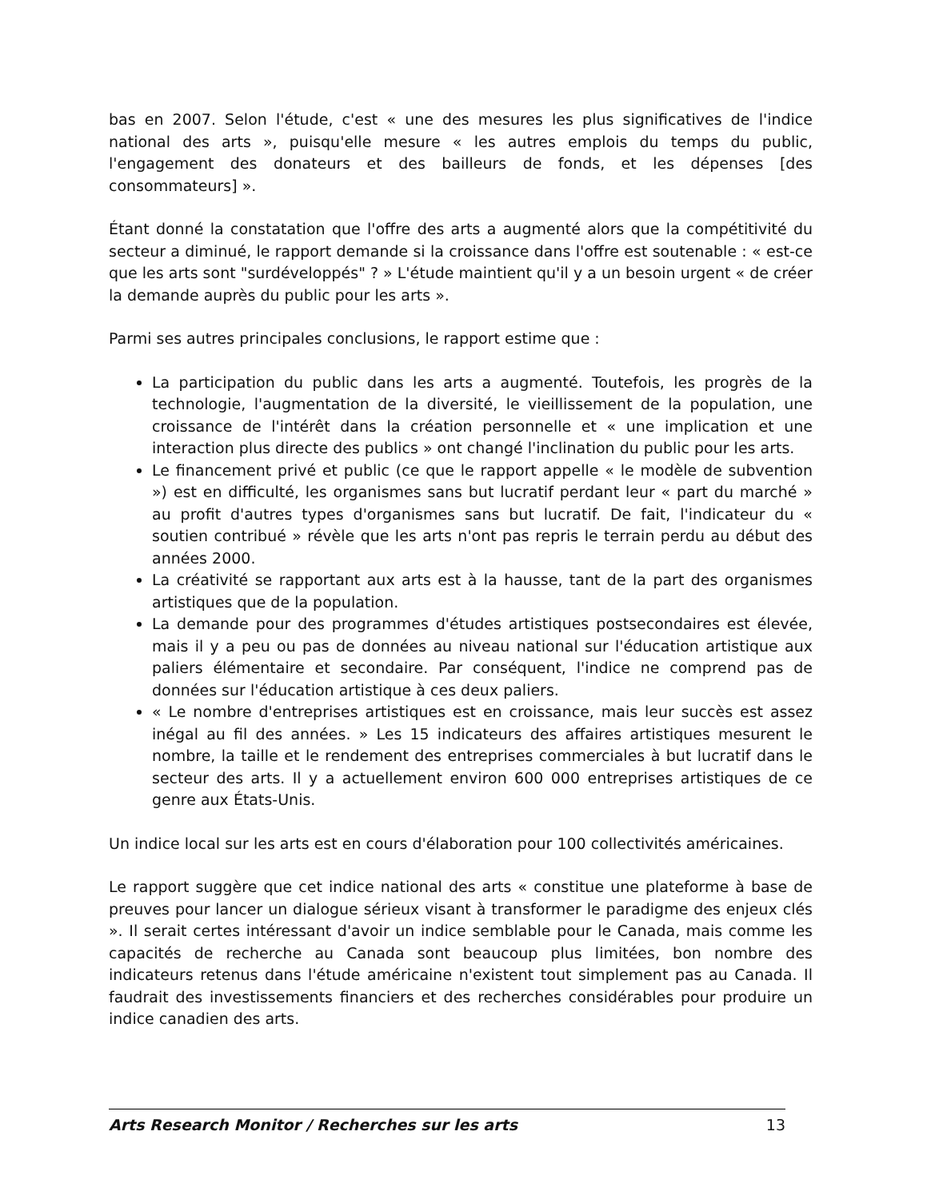bas en 2007. Selon l'étude, c'est « une des mesures les plus significatives de l'indice national des arts », puisqu'elle mesure « les autres emplois du temps du public, l'engagement des donateurs et des bailleurs de fonds, et les dépenses [des consommateurs] ».
Étant donné la constatation que l'offre des arts a augmenté alors que la compétitivité du secteur a diminué, le rapport demande si la croissance dans l'offre est soutenable : « est-ce que les arts sont "surdéveloppés" ? » L'étude maintient qu'il y a un besoin urgent « de créer la demande auprès du public pour les arts ».
Parmi ses autres principales conclusions, le rapport estime que :
La participation du public dans les arts a augmenté. Toutefois, les progrès de la technologie, l'augmentation de la diversité, le vieillissement de la population, une croissance de l'intérêt dans la création personnelle et « une implication et une interaction plus directe des publics » ont changé l'inclination du public pour les arts.
Le financement privé et public (ce que le rapport appelle « le modèle de subvention ») est en difficulté, les organismes sans but lucratif perdant leur « part du marché » au profit d'autres types d'organismes sans but lucratif. De fait, l'indicateur du « soutien contribué » révèle que les arts n'ont pas repris le terrain perdu au début des années 2000.
La créativité se rapportant aux arts est à la hausse, tant de la part des organismes artistiques que de la population.
La demande pour des programmes d'études artistiques postsecondaires est élevée, mais il y a peu ou pas de données au niveau national sur l'éducation artistique aux paliers élémentaire et secondaire. Par conséquent, l'indice ne comprend pas de données sur l'éducation artistique à ces deux paliers.
« Le nombre d'entreprises artistiques est en croissance, mais leur succès est assez inégal au fil des années. » Les 15 indicateurs des affaires artistiques mesurent le nombre, la taille et le rendement des entreprises commerciales à but lucratif dans le secteur des arts. Il y a actuellement environ 600 000 entreprises artistiques de ce genre aux États-Unis.
Un indice local sur les arts est en cours d'élaboration pour 100 collectivités américaines.
Le rapport suggère que cet indice national des arts « constitue une plateforme à base de preuves pour lancer un dialogue sérieux visant à transformer le paradigme des enjeux clés ». Il serait certes intéressant d'avoir un indice semblable pour le Canada, mais comme les capacités de recherche au Canada sont beaucoup plus limitées, bon nombre des indicateurs retenus dans l'étude américaine n'existent tout simplement pas au Canada. Il faudrait des investissements financiers et des recherches considérables pour produire un indice canadien des arts.
Arts Research Monitor / Recherches sur les arts 13